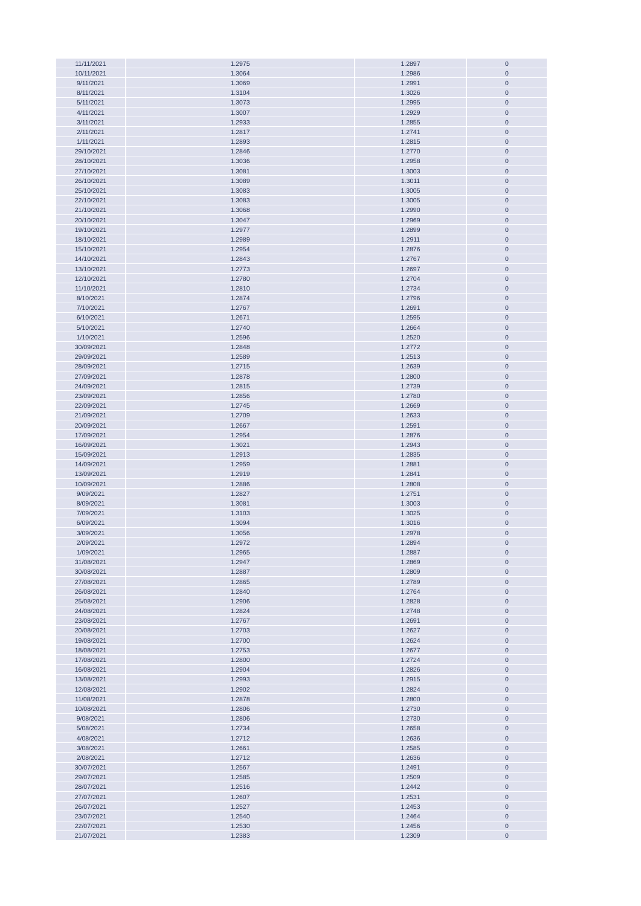| 11/11/2021 | 1.2975 | 1.2897 | 0 |
| 10/11/2021 | 1.3064 | 1.2986 | 0 |
| 9/11/2021 | 1.3069 | 1.2991 | 0 |
| 8/11/2021 | 1.3104 | 1.3026 | 0 |
| 5/11/2021 | 1.3073 | 1.2995 | 0 |
| 4/11/2021 | 1.3007 | 1.2929 | 0 |
| 3/11/2021 | 1.2933 | 1.2855 | 0 |
| 2/11/2021 | 1.2817 | 1.2741 | 0 |
| 1/11/2021 | 1.2893 | 1.2815 | 0 |
| 29/10/2021 | 1.2846 | 1.2770 | 0 |
| 28/10/2021 | 1.3036 | 1.2958 | 0 |
| 27/10/2021 | 1.3081 | 1.3003 | 0 |
| 26/10/2021 | 1.3089 | 1.3011 | 0 |
| 25/10/2021 | 1.3083 | 1.3005 | 0 |
| 22/10/2021 | 1.3083 | 1.3005 | 0 |
| 21/10/2021 | 1.3068 | 1.2990 | 0 |
| 20/10/2021 | 1.3047 | 1.2969 | 0 |
| 19/10/2021 | 1.2977 | 1.2899 | 0 |
| 18/10/2021 | 1.2989 | 1.2911 | 0 |
| 15/10/2021 | 1.2954 | 1.2876 | 0 |
| 14/10/2021 | 1.2843 | 1.2767 | 0 |
| 13/10/2021 | 1.2773 | 1.2697 | 0 |
| 12/10/2021 | 1.2780 | 1.2704 | 0 |
| 11/10/2021 | 1.2810 | 1.2734 | 0 |
| 8/10/2021 | 1.2874 | 1.2796 | 0 |
| 7/10/2021 | 1.2767 | 1.2691 | 0 |
| 6/10/2021 | 1.2671 | 1.2595 | 0 |
| 5/10/2021 | 1.2740 | 1.2664 | 0 |
| 1/10/2021 | 1.2596 | 1.2520 | 0 |
| 30/09/2021 | 1.2848 | 1.2772 | 0 |
| 29/09/2021 | 1.2589 | 1.2513 | 0 |
| 28/09/2021 | 1.2715 | 1.2639 | 0 |
| 27/09/2021 | 1.2878 | 1.2800 | 0 |
| 24/09/2021 | 1.2815 | 1.2739 | 0 |
| 23/09/2021 | 1.2856 | 1.2780 | 0 |
| 22/09/2021 | 1.2745 | 1.2669 | 0 |
| 21/09/2021 | 1.2709 | 1.2633 | 0 |
| 20/09/2021 | 1.2667 | 1.2591 | 0 |
| 17/09/2021 | 1.2954 | 1.2876 | 0 |
| 16/09/2021 | 1.3021 | 1.2943 | 0 |
| 15/09/2021 | 1.2913 | 1.2835 | 0 |
| 14/09/2021 | 1.2959 | 1.2881 | 0 |
| 13/09/2021 | 1.2919 | 1.2841 | 0 |
| 10/09/2021 | 1.2886 | 1.2808 | 0 |
| 9/09/2021 | 1.2827 | 1.2751 | 0 |
| 8/09/2021 | 1.3081 | 1.3003 | 0 |
| 7/09/2021 | 1.3103 | 1.3025 | 0 |
| 6/09/2021 | 1.3094 | 1.3016 | 0 |
| 3/09/2021 | 1.3056 | 1.2978 | 0 |
| 2/09/2021 | 1.2972 | 1.2894 | 0 |
| 1/09/2021 | 1.2965 | 1.2887 | 0 |
| 31/08/2021 | 1.2947 | 1.2869 | 0 |
| 30/08/2021 | 1.2887 | 1.2809 | 0 |
| 27/08/2021 | 1.2865 | 1.2789 | 0 |
| 26/08/2021 | 1.2840 | 1.2764 | 0 |
| 25/08/2021 | 1.2906 | 1.2828 | 0 |
| 24/08/2021 | 1.2824 | 1.2748 | 0 |
| 23/08/2021 | 1.2767 | 1.2691 | 0 |
| 20/08/2021 | 1.2703 | 1.2627 | 0 |
| 19/08/2021 | 1.2700 | 1.2624 | 0 |
| 18/08/2021 | 1.2753 | 1.2677 | 0 |
| 17/08/2021 | 1.2800 | 1.2724 | 0 |
| 16/08/2021 | 1.2904 | 1.2826 | 0 |
| 13/08/2021 | 1.2993 | 1.2915 | 0 |
| 12/08/2021 | 1.2902 | 1.2824 | 0 |
| 11/08/2021 | 1.2878 | 1.2800 | 0 |
| 10/08/2021 | 1.2806 | 1.2730 | 0 |
| 9/08/2021 | 1.2806 | 1.2730 | 0 |
| 5/08/2021 | 1.2734 | 1.2658 | 0 |
| 4/08/2021 | 1.2712 | 1.2636 | 0 |
| 3/08/2021 | 1.2661 | 1.2585 | 0 |
| 2/08/2021 | 1.2712 | 1.2636 | 0 |
| 30/07/2021 | 1.2567 | 1.2491 | 0 |
| 29/07/2021 | 1.2585 | 1.2509 | 0 |
| 28/07/2021 | 1.2516 | 1.2442 | 0 |
| 27/07/2021 | 1.2607 | 1.2531 | 0 |
| 26/07/2021 | 1.2527 | 1.2453 | 0 |
| 23/07/2021 | 1.2540 | 1.2464 | 0 |
| 22/07/2021 | 1.2530 | 1.2456 | 0 |
| 21/07/2021 | 1.2383 | 1.2309 | 0 |